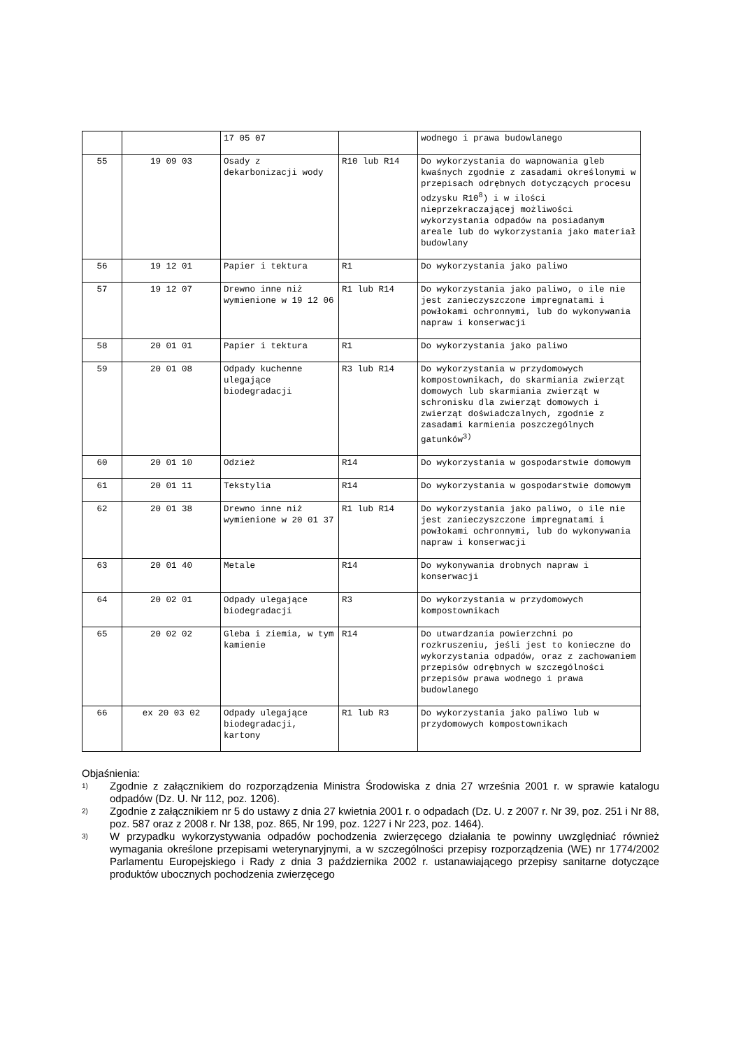| | | 17 05 07 | | wodnego i prawa budowlanego |
| 55 | 19 09 03 | Osady z dekarbonizacji wody | R10 lub R14 | Do wykorzystania do wapnowania gleb kwaśnych zgodnie z zasadami określonymi w przepisach odrębnych dotyczących procesu odzysku R10<sup>8</sup>) i w ilości nieprzekraczającej możliwości wykorzystania odpadów na posiadanym areale lub do wykorzystania jako materiał budowlany |
| 56 | 19 12 01 | Papier i tektura | R1 | Do wykorzystania jako paliwo |
| 57 | 19 12 07 | Drewno inne niż wymienione w 19 12 06 | R1 lub R14 | Do wykorzystania jako paliwo, o ile nie jest zanieczyszczone impregnatami i powłokami ochronnymi, lub do wykonywania napraw i konserwacji |
| 58 | 20 01 01 | Papier i tektura | R1 | Do wykorzystania jako paliwo |
| 59 | 20 01 08 | Odpady kuchenne ulegające biodegradacji | R3 lub R14 | Do wykorzystania w przydomowych kompostownikach, do skarmiania zwierząt domowych lub skarmiania zwierząt w schronisku dla zwierząt domowych i zwierząt doświadczalnych, zgodnie z zasadami karmienia poszczególnych gatunków<sup>3)</sup> |
| 60 | 20 01 10 | Odzież | R14 | Do wykorzystania w gospodarstwie domowym |
| 61 | 20 01 11 | Tekstylia | R14 | Do wykorzystania w gospodarstwie domowym |
| 62 | 20 01 38 | Drewno inne niż wymienione w 20 01 37 | R1 lub R14 | Do wykorzystania jako paliwo, o ile nie jest zanieczyszczone impregnatami i powłokami ochronnymi, lub do wykonywania napraw i konserwacji |
| 63 | 20 01 40 | Metale | R14 | Do wykonywania drobnych napraw i konserwacji |
| 64 | 20 02 01 | Odpady ulegające biodegradacji | R3 | Do wykorzystania w przydomowych kompostownikach |
| 65 | 20 02 02 | Gleba i ziemia, w tym kamienie | R14 | Do utwardzania powierzchni po rozkruszeniu, jeśli jest to konieczne do wykorzystania odpadów, oraz z zachowaniem przepisów odrębnych w szczególności przepisów prawa wodnego i prawa budowlanego |
| 66 | ex 20 03 02 | Odpady ulegające biodegradacji, kartony | R1 lub R3 | Do wykorzystania jako paliwo lub w przydomowych kompostownikach |
Objaśnienia:
1) Zgodnie z załącznikiem do rozporządzenia Ministra Środowiska z dnia 27 września 2001 r. w sprawie katalogu odpadów (Dz. U. Nr 112, poz. 1206).
2) Zgodnie z załącznikiem nr 5 do ustawy z dnia 27 kwietnia 2001 r. o odpadach (Dz. U. z 2007 r. Nr 39, poz. 251 i Nr 88, poz. 587 oraz z 2008 r. Nr 138, poz. 865, Nr 199, poz. 1227 i Nr 223, poz. 1464).
3) W przypadku wykorzystywania odpadów pochodzenia zwierzęcego działania te powinny uwzględniać również wymagania określone przepisami weterynaryjnymi, a w szczególności przepisy rozporządzenia (WE) nr 1774/2002 Parlamentu Europejskiego i Rady z dnia 3 października 2002 r. ustanawiającego przepisy sanitarne dotyczące produktów ubocznych pochodzenia zwierzęcego